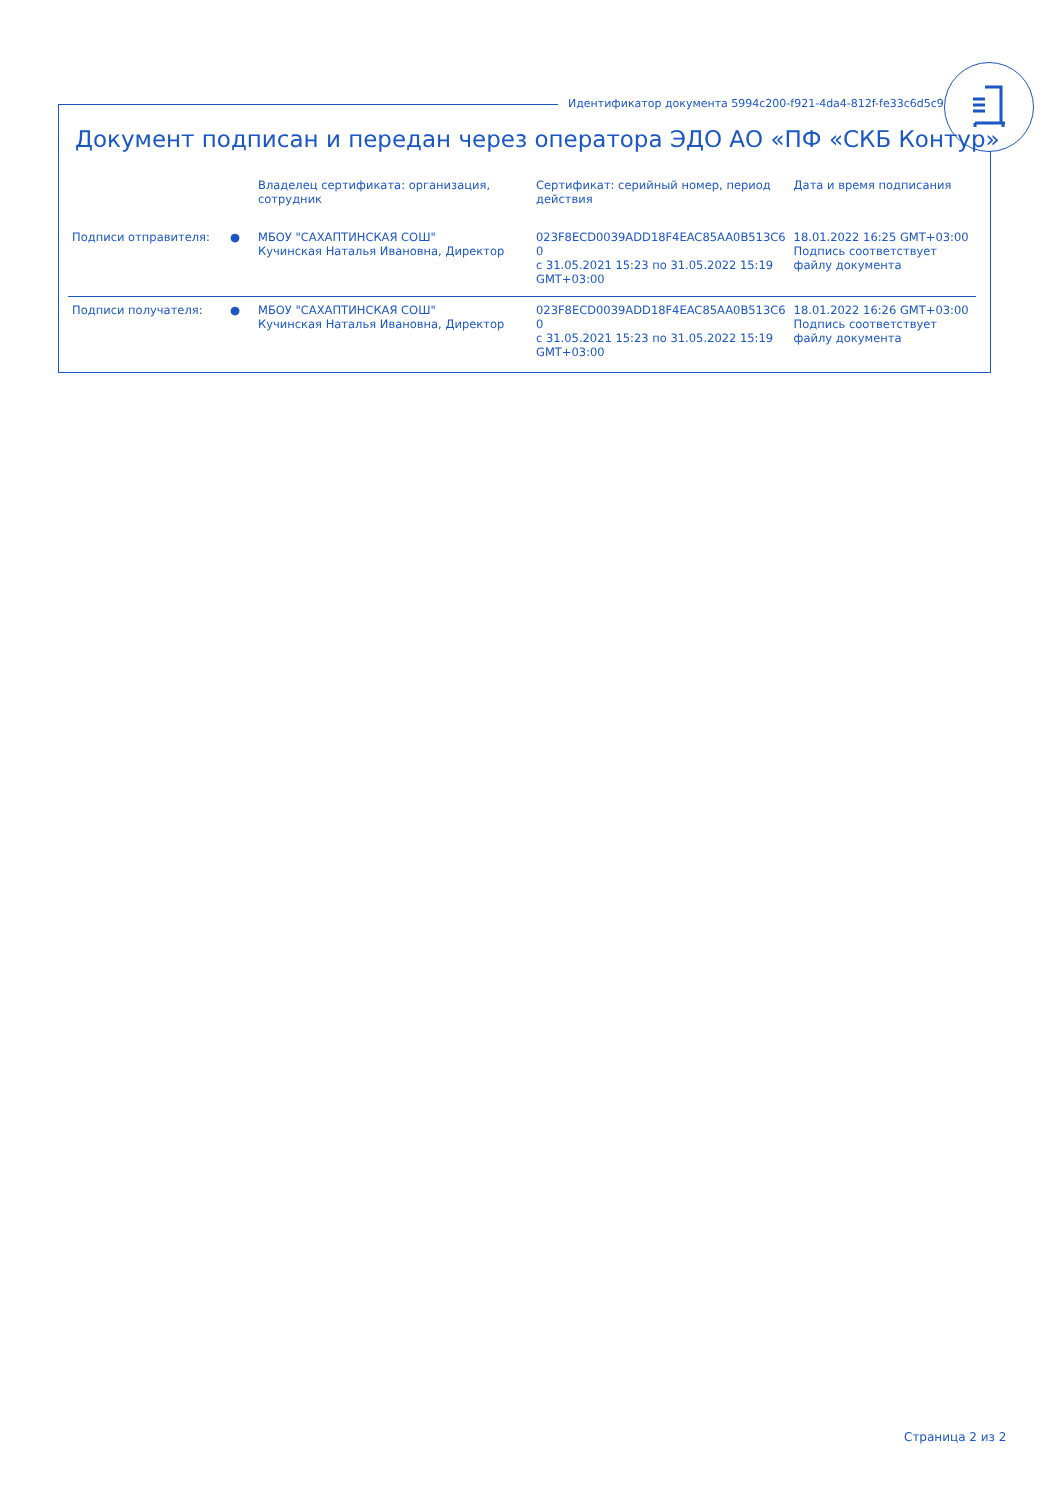Идентификатор документа 5994c200-f921-4da4-812f-fe33c6d5c938
Документ подписан и передан через оператора ЭДО АО «ПФ «СКБ Контур»
| | | Владелец сертификата: организация, сотрудник | Сертификат: серийный номер, период действия | Дата и время подписания |
| --- | --- | --- | --- | --- |
| Подписи отправителя: | ● | МБОУ "САХАПТИНСКАЯ СОШ" Кучинская Наталья Ивановна, Директор | 023F8ECD0039ADD18F4EAC85AA0B513C6 0 с 31.05.2021 15:23 по 31.05.2022 15:19 GMT+03:00 | 18.01.2022 16:25 GMT+03:00 Подпись соответствует файлу документа |
| Подписи получателя: | ● | МБОУ "САХАПТИНСКАЯ СОШ" Кучинская Наталья Ивановна, Директор | 023F8ECD0039ADD18F4EAC85AA0B513C6 0 с 31.05.2021 15:23 по 31.05.2022 15:19 GMT+03:00 | 18.01.2022 16:26 GMT+03:00 Подпись соответствует файлу документа |
Страница 2 из 2